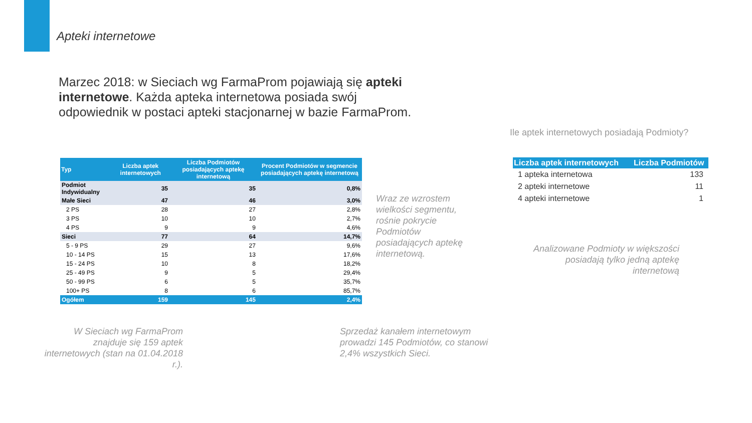Apteki internetowe
Marzec 2018: w Sieciach wg FarmaProm pojawiają się apteki internetowe. Każda apteka internetowa posiada swój odpowiednik w postaci apteki stacjonarnej w bazie FarmaProm.
Ile aptek internetowych posiadają Podmioty?
| Typ | Liczba aptek internetowych | Liczba Podmiotów posiadających aptekę internetową | Procent Podmiotów w segmencie posiadających aptekę internetową |
| --- | --- | --- | --- |
| Podmiot Indywidualny | 35 | 35 | 0,8% |
| Małe Sieci | 47 | 46 | 3,0% |
| 2 PS | 28 | 27 | 2,8% |
| 3 PS | 10 | 10 | 2,7% |
| 4 PS | 9 | 9 | 4,6% |
| Sieci | 77 | 64 | 14,7% |
| 5 - 9 PS | 29 | 27 | 9,6% |
| 10 - 14 PS | 15 | 13 | 17,6% |
| 15 - 24 PS | 10 | 8 | 18,2% |
| 25 - 49 PS | 9 | 5 | 29,4% |
| 50 - 99 PS | 6 | 5 | 35,7% |
| 100+ PS | 8 | 6 | 85,7% |
| Ogółem | 159 | 145 | 2,4% |
Wraz ze wzrostem wielkości segmentu, rośnie pokrycie Podmiotów posiadających aptekę internetową.
W Sieciach wg FarmaProm znajduje się 159 aptek internetowych (stan na 01.04.2018 r.).
Sprzedaż kanałem internetowym prowadzi 145 Podmiotów, co stanowi 2,4% wszystkich Sieci.
| Liczba aptek internetowych | Liczba Podmiotów |
| --- | --- |
| 1 apteka internetowa | 133 |
| 2 apteki internetowe | 11 |
| 4 apteki internetowe | 1 |
Analizowane Podmioty w większości posiadają tylko jedną aptekę internetową